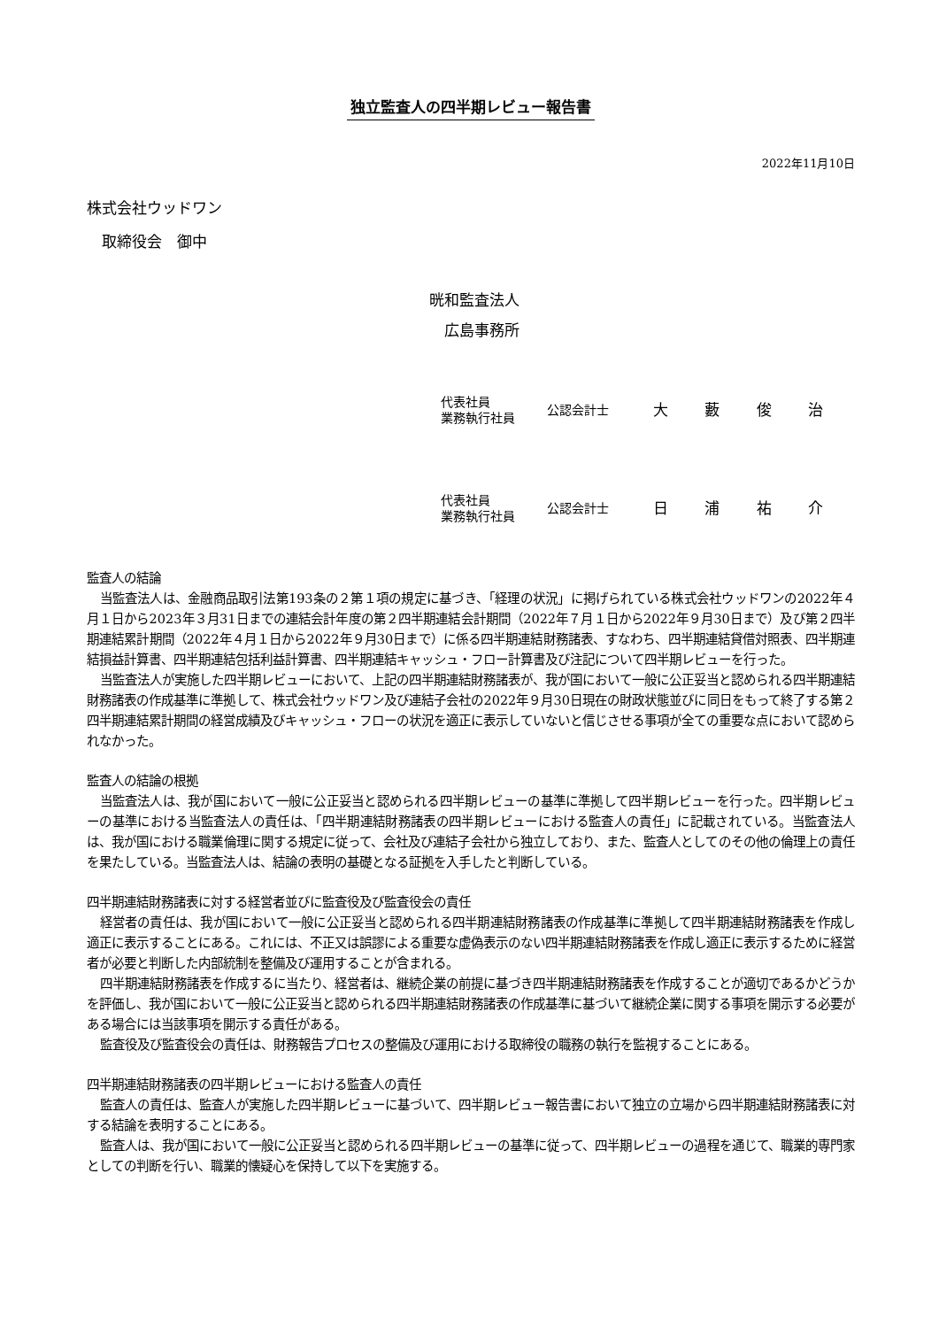独立監査人の四半期レビュー報告書
2022年11月10日
株式会社ウッドワン
　取締役会　御中
晄和監査法人
　広島事務所
代表社員
業務執行社員
公認会計士
大 藪 俊 治
代表社員
業務執行社員
公認会計士
日 浦 祐 介
監査人の結論
当監査法人は、金融商品取引法第193条の２第１項の規定に基づき、「経理の状況」に掲げられている株式会社ウッドワンの2022年４月１日から2023年３月31日までの連結会計年度の第２四半期連結会計期間（2022年７月１日から2022年９月30日まで）及び第２四半期連結累計期間（2022年４月１日から2022年９月30日まで）に係る四半期連結財務諸表、すなわち、四半期連結貸借対照表、四半期連結損益計算書、四半期連結包括利益計算書、四半期連結キャッシュ・フロー計算書及び注記について四半期レビューを行った。
当監査法人が実施した四半期レビューにおいて、上記の四半期連結財務諸表が、我が国において一般に公正妥当と認められる四半期連結財務諸表の作成基準に準拠して、株式会社ウッドワン及び連結子会社の2022年９月30日現在の財政状態並びに同日をもって終了する第２四半期連結累計期間の経営成績及びキャッシュ・フローの状況を適正に表示していないと信じさせる事項が全ての重要な点において認められなかった。
監査人の結論の根拠
当監査法人は、我が国において一般に公正妥当と認められる四半期レビューの基準に準拠して四半期レビューを行った。四半期レビューの基準における当監査法人の責任は、「四半期連結財務諸表の四半期レビューにおける監査人の責任」に記載されている。当監査法人は、我が国における職業倫理に関する規定に従って、会社及び連結子会社から独立しており、また、監査人としてのその他の倫理上の責任を果たしている。当監査法人は、結論の表明の基礎となる証拠を入手したと判断している。
四半期連結財務諸表に対する経営者並びに監査役及び監査役会の責任
経営者の責任は、我が国において一般に公正妥当と認められる四半期連結財務諸表の作成基準に準拠して四半期連結財務諸表を作成し適正に表示することにある。これには、不正又は誤謬による重要な虚偽表示のない四半期連結財務諸表を作成し適正に表示するために経営者が必要と判断した内部統制を整備及び運用することが含まれる。
四半期連結財務諸表を作成するに当たり、経営者は、継続企業の前提に基づき四半期連結財務諸表を作成することが適切であるかどうかを評価し、我が国において一般に公正妥当と認められる四半期連結財務諸表の作成基準に基づいて継続企業に関する事項を開示する必要がある場合には当該事項を開示する責任がある。
監査役及び監査役会の責任は、財務報告プロセスの整備及び運用における取締役の職務の執行を監視することにある。
四半期連結財務諸表の四半期レビューにおける監査人の責任
監査人の責任は、監査人が実施した四半期レビューに基づいて、四半期レビュー報告書において独立の立場から四半期連結財務諸表に対する結論を表明することにある。
監査人は、我が国において一般に公正妥当と認められる四半期レビューの基準に従って、四半期レビューの過程を通じて、職業的専門家としての判断を行い、職業的懐疑心を保持して以下を実施する。